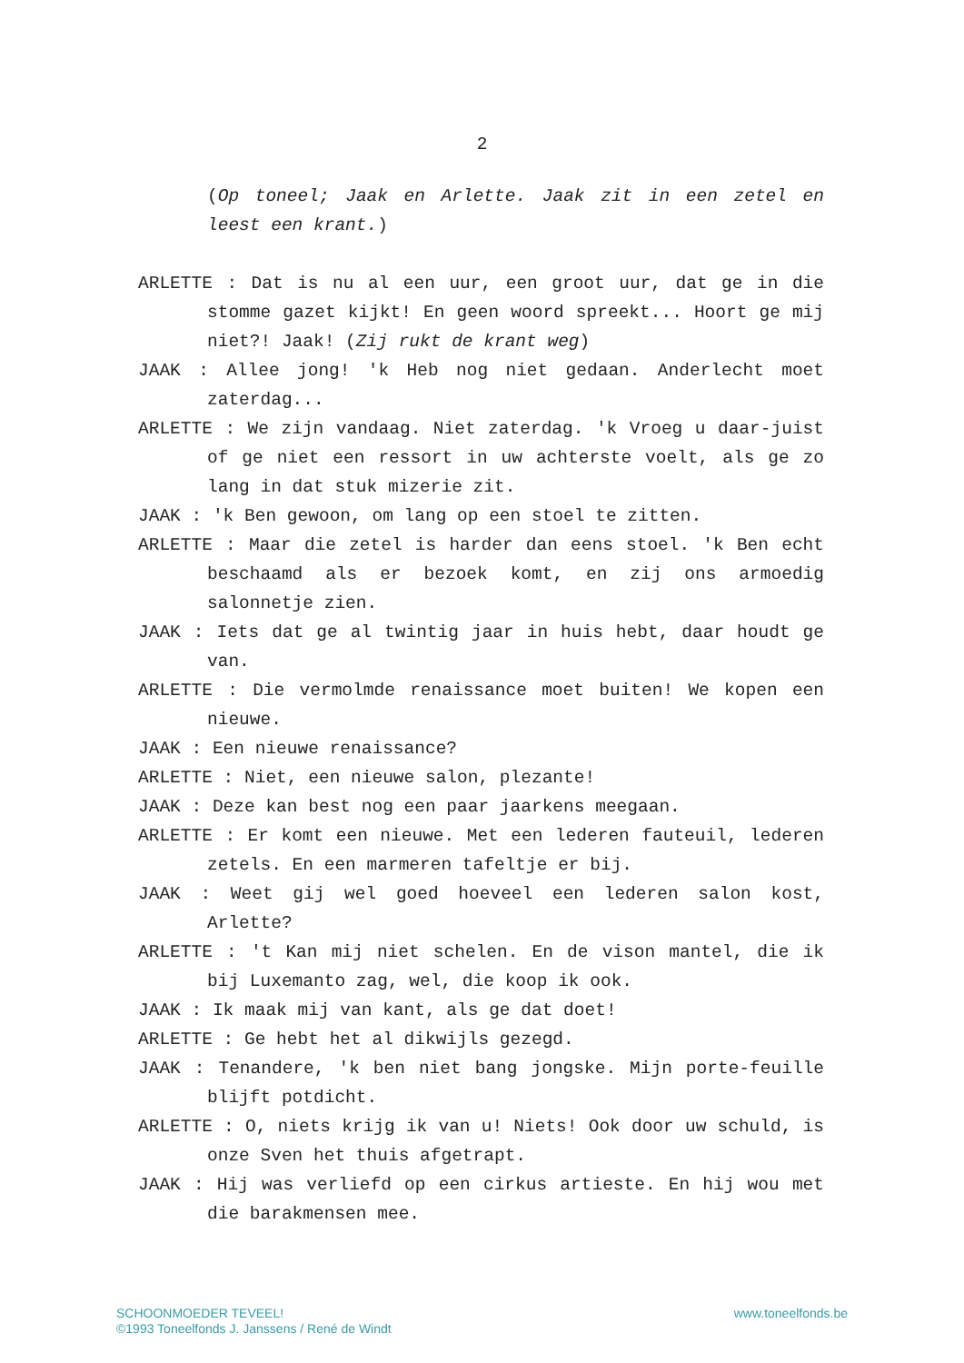2
(Op toneel; Jaak en Arlette. Jaak zit in een zetel en leest een krant.)
ARLETTE : Dat is nu al een uur, een groot uur, dat ge in die stomme gazet kijkt! En geen woord spreekt... Hoort ge mij niet?! Jaak! (Zij rukt de krant weg)
JAAK : Allee jong! 'k Heb nog niet gedaan. Anderlecht moet zaterdag...
ARLETTE : We zijn vandaag. Niet zaterdag. 'k Vroeg u daar-juist of ge niet een ressort in uw achterste voelt, als ge zo lang in dat stuk mizerie zit.
JAAK : 'k Ben gewoon, om lang op een stoel te zitten.
ARLETTE : Maar die zetel is harder dan eens stoel. 'k Ben echt beschaamd als er bezoek komt, en zij ons armoedig salonnetje zien.
JAAK : Iets dat ge al twintig jaar in huis hebt, daar houdt ge van.
ARLETTE : Die vermolmde renaissance moet buiten! We kopen een nieuwe.
JAAK : Een nieuwe renaissance?
ARLETTE : Niet, een nieuwe salon, plezante!
JAAK : Deze kan best nog een paar jaarkens meegaan.
ARLETTE : Er komt een nieuwe. Met een lederen fauteuil, lederen zetels. En een marmeren tafeltje er bij.
JAAK : Weet gij wel goed hoeveel een lederen salon kost, Arlette?
ARLETTE : 't Kan mij niet schelen. En de vison mantel, die ik bij Luxemanto zag, wel, die koop ik ook.
JAAK : Ik maak mij van kant, als ge dat doet!
ARLETTE : Ge hebt het al dikwijls gezegd.
JAAK : Tenandere, 'k ben niet bang jongske. Mijn porte-feuille blijft potdicht.
ARLETTE : O, niets krijg ik van u! Niets! Ook door uw schuld, is onze Sven het thuis afgetrapt.
JAAK : Hij was verliefd op een cirkus artieste. En hij wou met die barakmensen mee.
SCHOONMOEDER TEVEEL!
©1993 Toneelfonds J. Janssens / René de Windt
www.toneelfonds.be